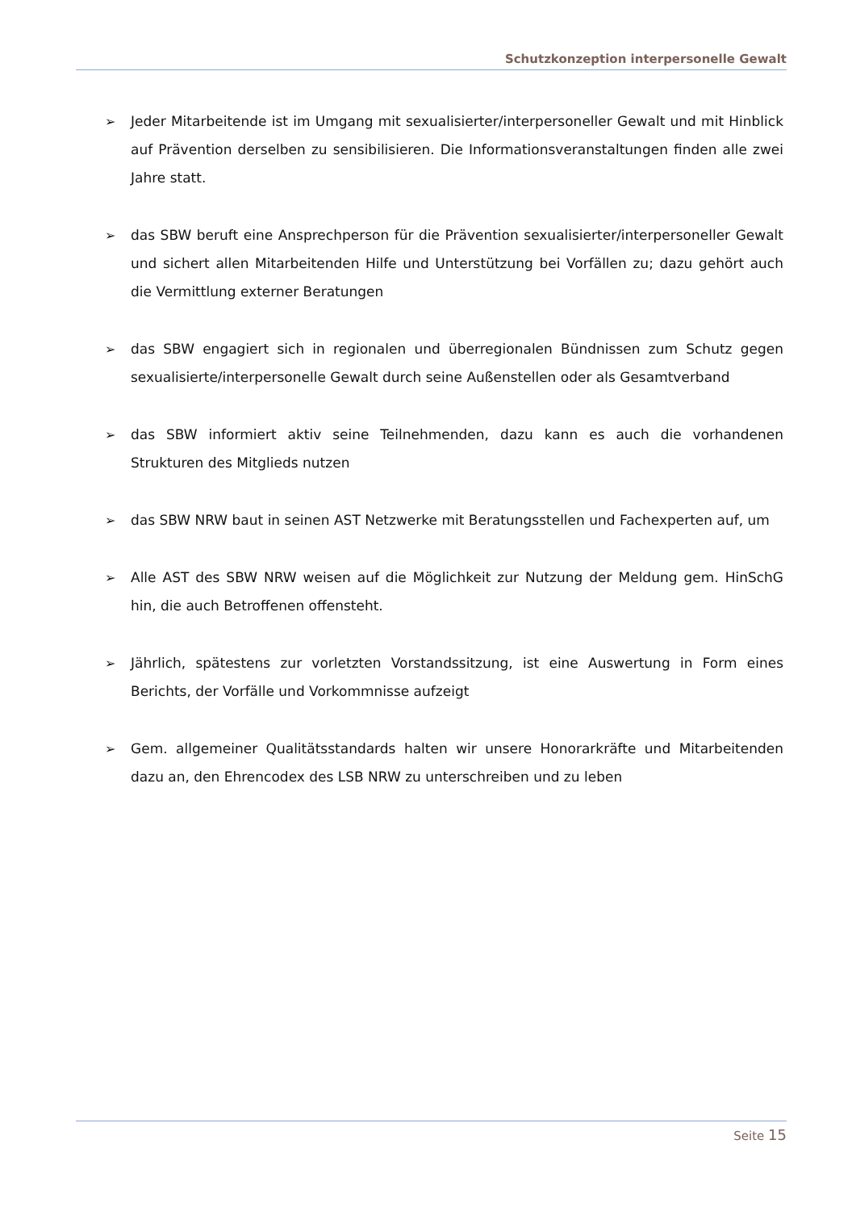Schutzkonzeption interpersonelle Gewalt
➢ Jeder Mitarbeitende ist im Umgang mit sexualisierter/interpersoneller Gewalt und mit Hinblick auf Prävention derselben zu sensibilisieren. Die Informationsveranstaltungen finden alle zwei Jahre statt.
➢ das SBW beruft eine Ansprechperson für die Prävention sexualisierter/interpersoneller Gewalt und sichert allen Mitarbeitenden Hilfe und Unterstützung bei Vorfällen zu; dazu gehört auch die Vermittlung externer Beratungen
➢ das SBW engagiert sich in regionalen und überregionalen Bündnissen zum Schutz gegen sexualisierte/interpersonelle Gewalt durch seine Außenstellen oder als Gesamtverband
➢ das SBW informiert aktiv seine Teilnehmenden, dazu kann es auch die vorhandenen Strukturen des Mitglieds nutzen
➢ das SBW NRW baut in seinen AST Netzwerke mit Beratungsstellen und Fachexperten auf, um
➢ Alle AST des SBW NRW weisen auf die Möglichkeit zur Nutzung der Meldung gem. HinSchG hin, die auch Betroffenen offensteht.
➢ Jährlich, spätestens zur vorletzten Vorstandssitzung, ist eine Auswertung in Form eines Berichts, der Vorfälle und Vorkommnisse aufzeigt
➢ Gem. allgemeiner Qualitätsstandards halten wir unsere Honorarkräfte und Mitarbeitenden dazu an, den Ehrencodex des LSB NRW zu unterschreiben und zu leben
Seite 15